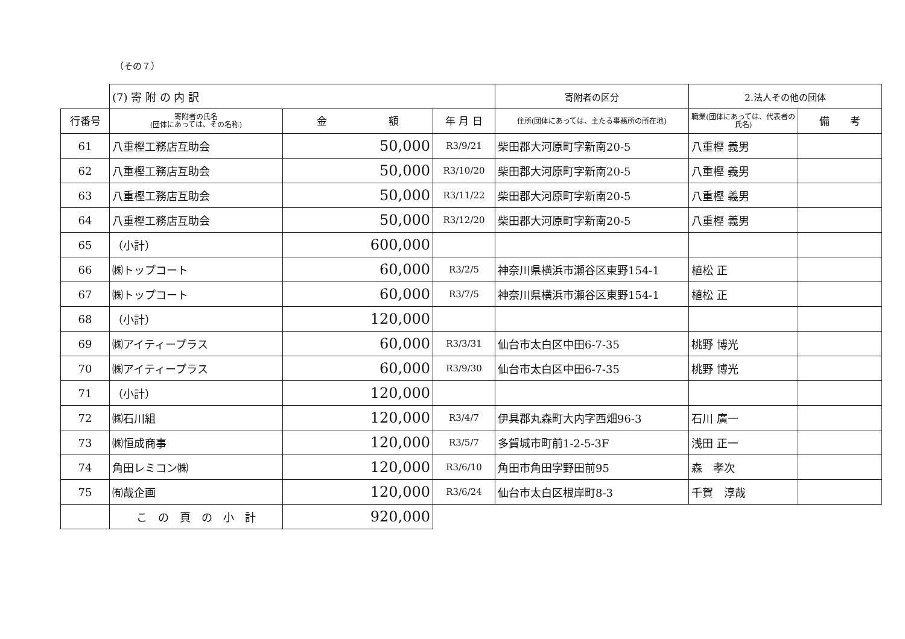（その７）
| | (7) 寄 附 の 内 訳 | | | 寄附者の区分 | 2.法人その他の団体 | |
| 行番号 | 寄附者の氏名 (団体にあっては、その名称) | 金 額 | 年 月 日 | 住所(団体にあっては、主たる事務所の所在地) | 職業(団体にあっては、代表者の氏名) | 備 考 |
| 61 | 八重樫工務店互助会 | 50,000 | R3/9/21 | 柴田郡大河原町字新南20-5 | 八重樫 義男 | |
| 62 | 八重樫工務店互助会 | 50,000 | R3/10/20 | 柴田郡大河原町字新南20-5 | 八重樫 義男 | |
| 63 | 八重樫工務店互助会 | 50,000 | R3/11/22 | 柴田郡大河原町字新南20-5 | 八重樫 義男 | |
| 64 | 八重樫工務店互助会 | 50,000 | R3/12/20 | 柴田郡大河原町字新南20-5 | 八重樫 義男 | |
| 65 | （小計） | 600,000 | | | | |
| 66 | ㈱トップコート | 60,000 | R3/2/5 | 神奈川県横浜市瀬谷区東野154-1 | 植松 正 | |
| 67 | ㈱トップコート | 60,000 | R3/7/5 | 神奈川県横浜市瀬谷区東野154-1 | 植松 正 | |
| 68 | （小計） | 120,000 | | | | |
| 69 | ㈱アイティープラス | 60,000 | R3/3/31 | 仙台市太白区中田6-7-35 | 桃野 博光 | |
| 70 | ㈱アイティープラス | 60,000 | R3/9/30 | 仙台市太白区中田6-7-35 | 桃野 博光 | |
| 71 | （小計） | 120,000 | | | | |
| 72 | ㈱石川組 | 120,000 | R3/4/7 | 伊具郡丸森町大内字西畑96-3 | 石川 廣一 | |
| 73 | ㈱恒成商事 | 120,000 | R3/5/7 | 多賀城市町前1-2-5-3F | 浅田 正一 | |
| 74 | 角田レミコン㈱ | 120,000 | R3/6/10 | 角田市角田字野田前95 | 森 孝次 | |
| 75 | ㈲哉企画 | 120,000 | R3/6/24 | 仙台市太白区根岸町8-3 | 千賀 淳哉 | |
| | こ の 頁 の 小 計 | 920,000 | | | | |